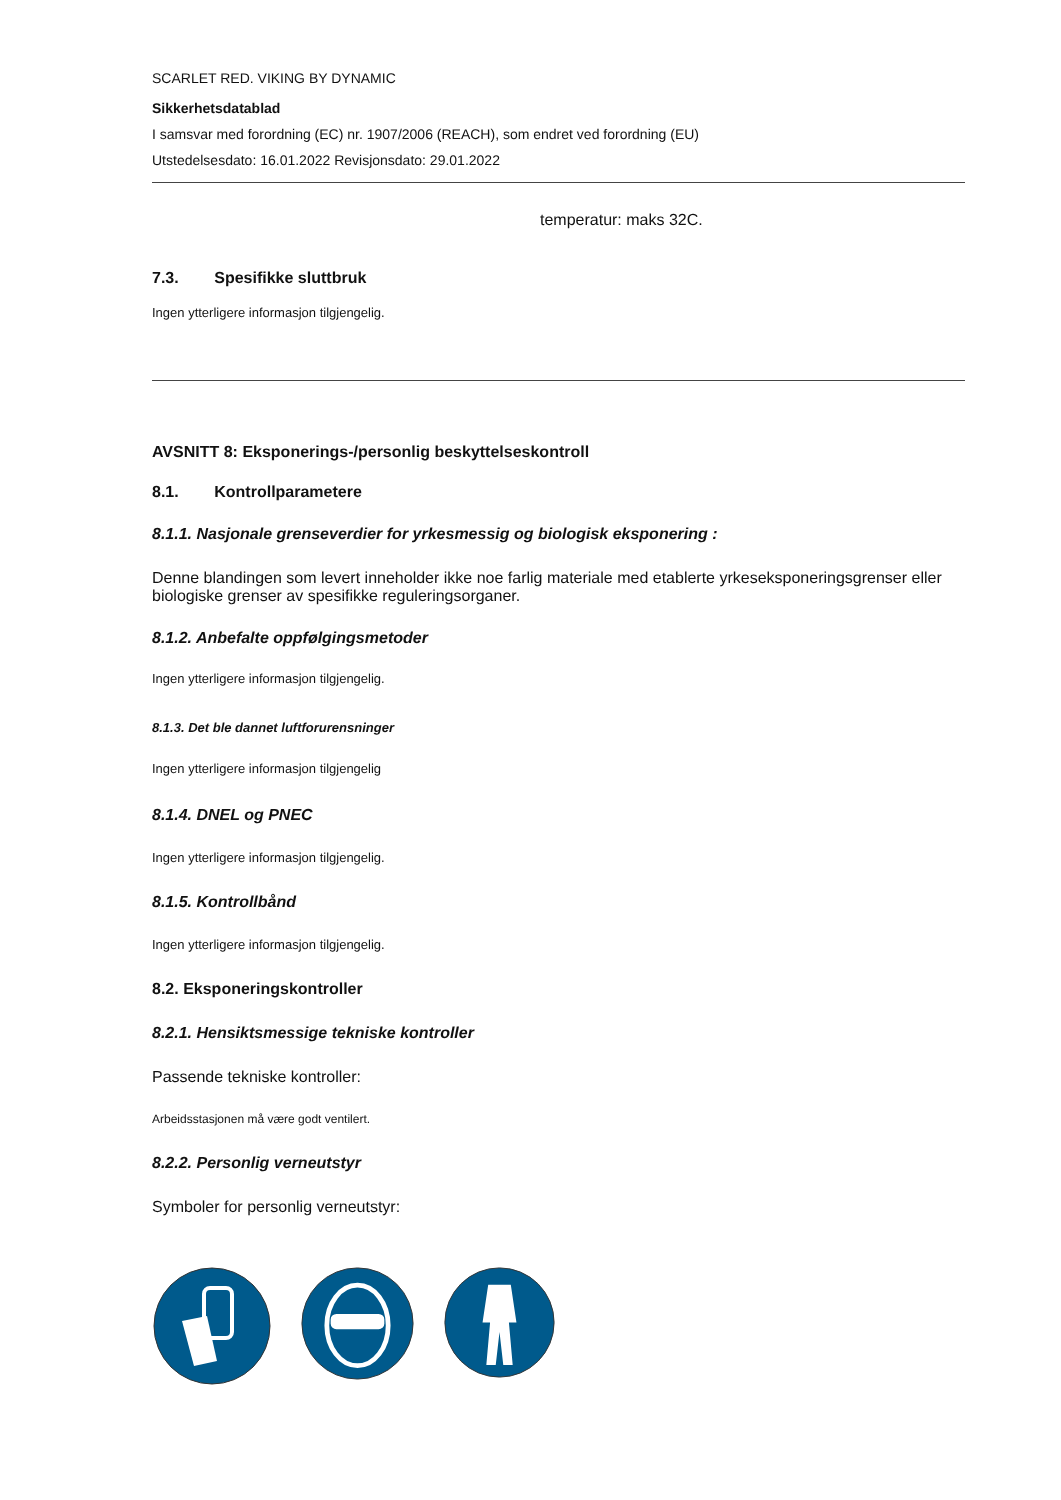SCARLET RED. VIKING BY DYNAMIC
Sikkerhetsdatablad
I samsvar med forordning (EC) nr. 1907/2006 (REACH), som endret ved forordning (EU)
Utstedelsesdato: 16.01.2022 Revisjonsdato: 29.01.2022
temperatur: maks 32C.
7.3. Spesifikke sluttbruk
Ingen ytterligere informasjon tilgjengelig.
AVSNITT 8: Eksponerings-/personlig beskyttelseskontroll
8.1. Kontrollparametere
8.1.1. Nasjonale grenseverdier for yrkesmessig og biologisk eksponering :
Denne blandingen som levert inneholder ikke noe farlig materiale med etablerte yrkeseksponeringsgrenser eller biologiske grenser av spesifikke reguleringsorganer.
8.1.2. Anbefalte oppfølgingsmetoder
Ingen ytterligere informasjon tilgjengelig.
8.1.3. Det ble dannet luftforurensninger
Ingen ytterligere informasjon tilgjengelig
8.1.4. DNEL og PNEC
Ingen ytterligere informasjon tilgjengelig.
8.1.5. Kontrollbånd
Ingen ytterligere informasjon tilgjengelig.
8.2. Eksponeringskontroller
8.2.1. Hensiktsmessige tekniske kontroller
Passende tekniske kontroller:
Arbeidsstasjonen må være godt ventilert.
8.2.2. Personlig verneutstyr
Symboler for personlig verneutstyr: